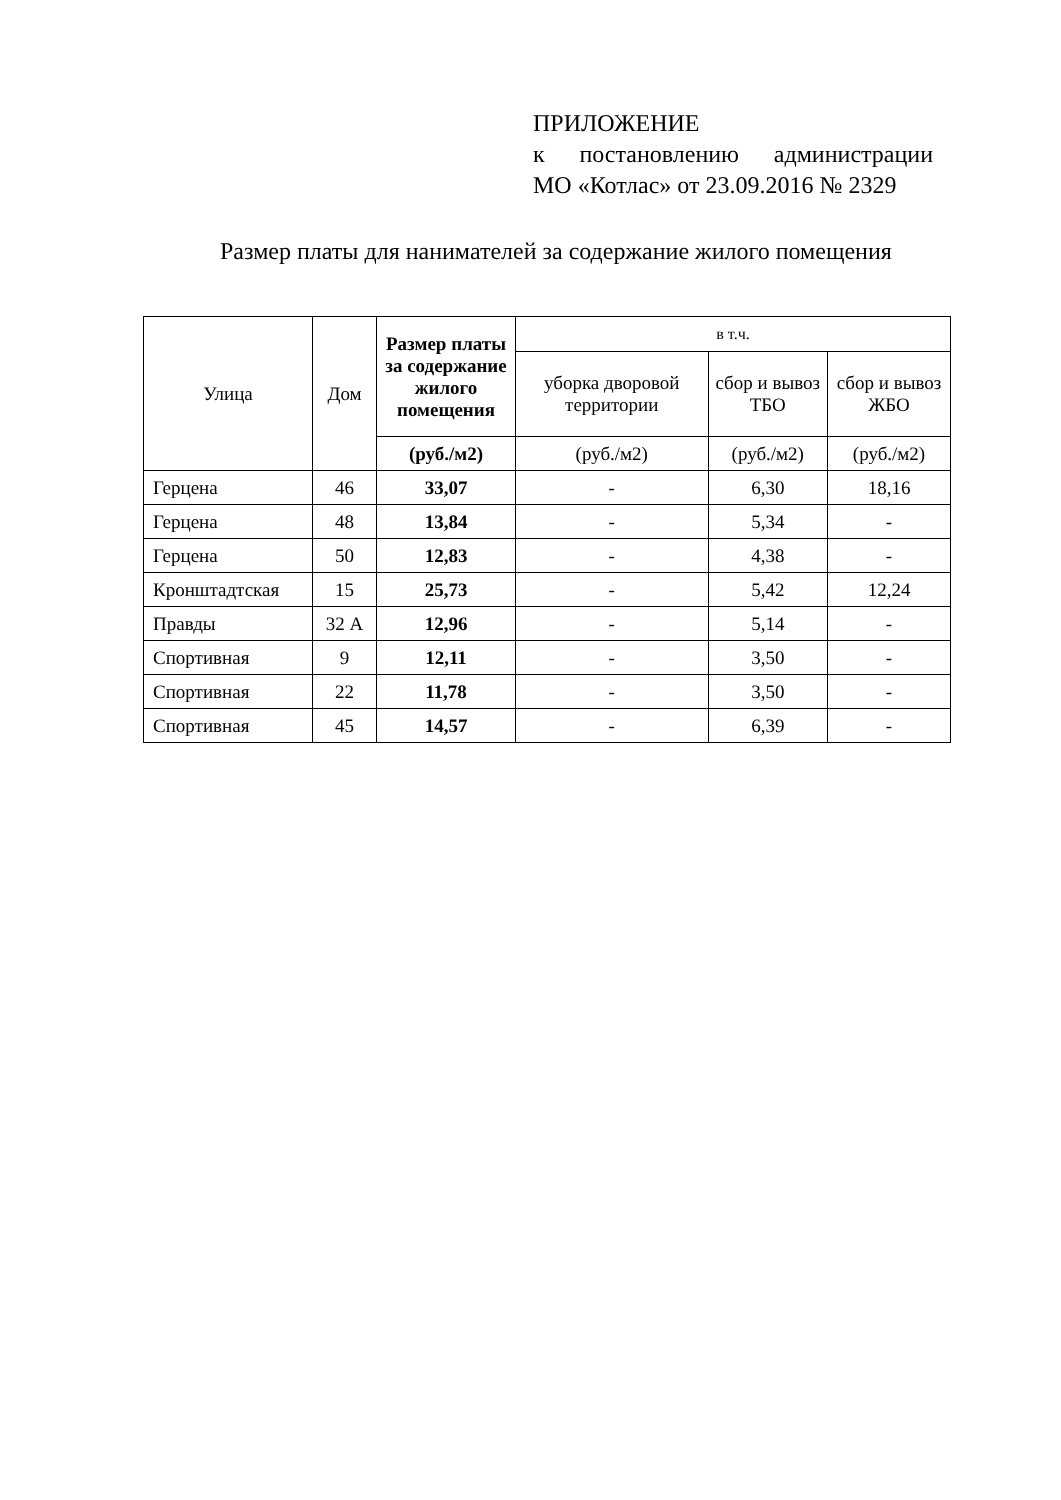ПРИЛОЖЕНИЕ
к постановлению администрации
МО «Котлас» от 23.09.2016 № 2329
Размер платы для нанимателей за содержание жилого помещения
| Улица | Дом | Размер платы за содержание жилого помещения | в т.ч. | | |
| --- | --- | --- | --- | --- | --- |
| | | | уборка дворовой территории | сбор и вывоз ТБО | сбор и вывоз ЖБО |
| | | (руб./м2) | (руб./м2) | (руб./м2) | (руб./м2) |
| Герцена | 46 | 33,07 | - | 6,30 | 18,16 |
| Герцена | 48 | 13,84 | - | 5,34 | - |
| Герцена | 50 | 12,83 | - | 4,38 | - |
| Кронштадтская | 15 | 25,73 | - | 5,42 | 12,24 |
| Правды | 32 А | 12,96 | - | 5,14 | - |
| Спортивная | 9 | 12,11 | - | 3,50 | - |
| Спортивная | 22 | 11,78 | - | 3,50 | - |
| Спортивная | 45 | 14,57 | - | 6,39 | - |